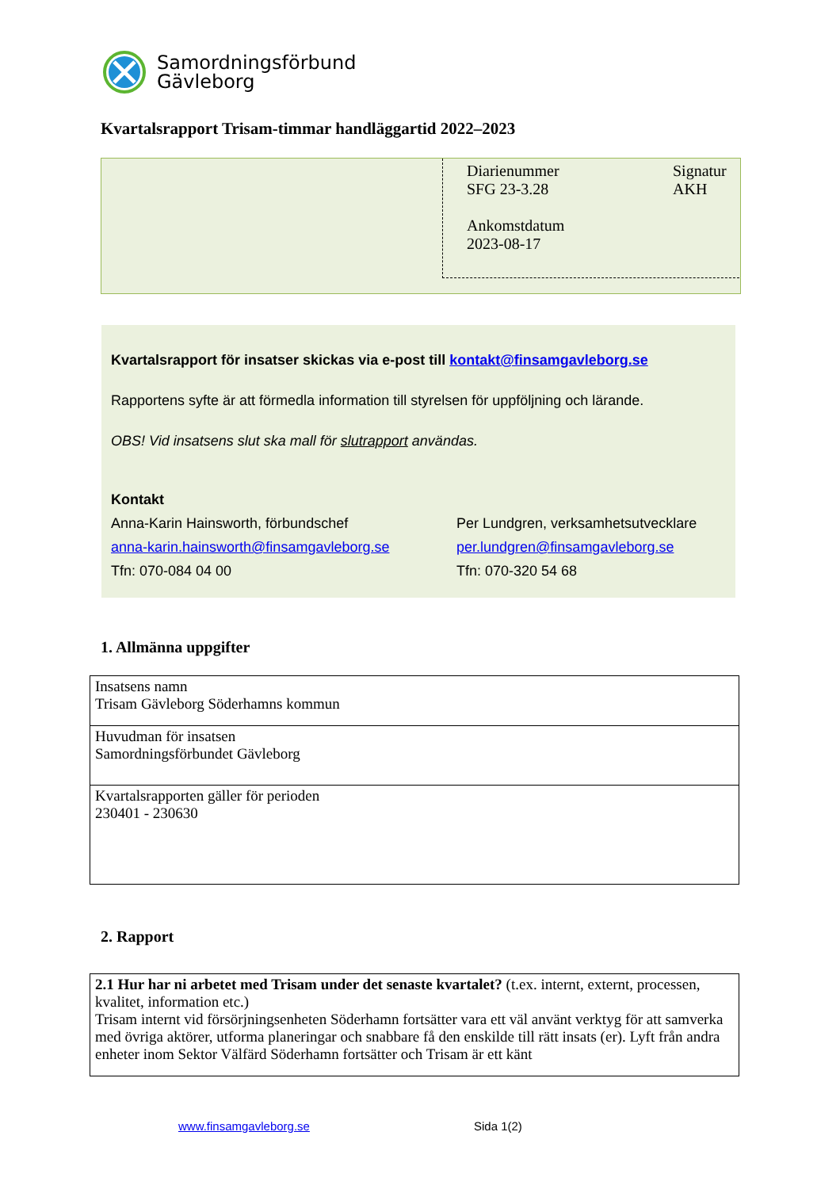Samordningsförbund
Gävleborg
Kvartalsrapport Trisam-timmar handläggartid 2022–2023
Diarienummer
SFG 23-3.28
Ankomstdatum
2023-08-17
Signatur
AKH
Kvartalsrapport för insatser skickas via e-post till kontakt@finsamgavleborg.se
Rapportens syfte är att förmedla information till styrelsen för uppföljning och lärande.
OBS! Vid insatsens slut ska mall för slutrapport användas.
Kontakt
Anna-Karin Hainsworth, förbundschef
anna-karin.hainsworth@finsamgavleborg.se
Tfn: 070-084 04 00
Per Lundgren, verksamhetsutvecklare
per.lundgren@finsamgavleborg.se
Tfn: 070-320 54 68
1. Allmänna uppgifter
| Insatsens namn Trisam Gävleborg Söderhamns kommun |
| Huvudman för insatsen Samordningsförbundet Gävleborg |
| Kvartalsrapporten gäller för perioden 230401 - 230630 |
2. Rapport
| 2.1 Hur har ni arbetet med Trisam under det senaste kvartalet? (t.ex. internt, externt, processen, kvalitet, information etc.) Trisam internt vid försörjningsenheten Söderhamn fortsätter vara ett väl använt verktyg för att samverka med övriga aktörer, utforma planeringar och snabbare få den enskilde till rätt insats (er). Lyft från andra enheter inom Sektor Välfärd Söderhamn fortsätter och Trisam är ett känt |
www.finsamgavleborg.se Sida 1(2)